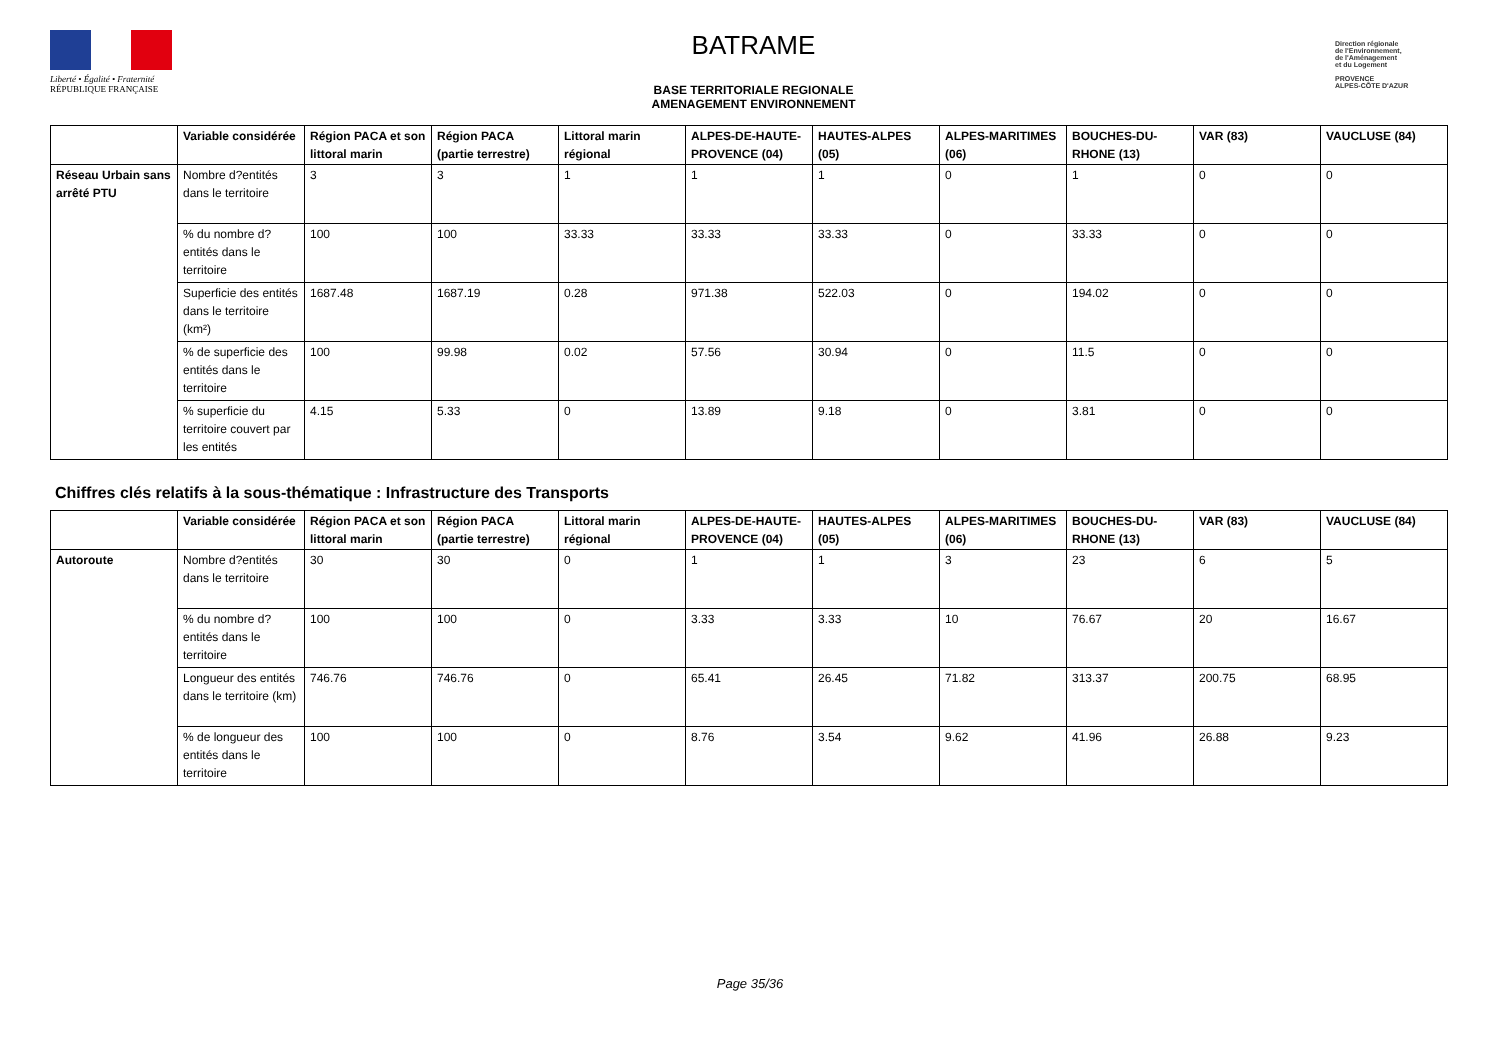Liberté • Égalité • Fraternité
RÉPUBLIQUE FRANÇAISE
BATRAME
BASE TERRITORIALE REGIONALE
AMENAGEMENT ENVIRONNEMENT
Direction régionale
de l'Environnement,
de l'Aménagement
et du Logement
PROVENCE
ALPES-CÔTE D'AZUR
| | Variable considérée | Région PACA et son littoral marin | Région PACA (partie terrestre) | Littoral marin régional | ALPES-DE-HAUTE-PROVENCE (04) | HAUTES-ALPES (05) | ALPES-MARITIMES (06) | BOUCHES-DU-RHONE (13) | VAR (83) | VAUCLUSE (84) |
| --- | --- | --- | --- | --- | --- | --- | --- | --- | --- | --- |
| Réseau Urbain sans arrêté PTU | Nombre d?entités dans le territoire | 3 | 3 | 1 | 1 | 1 | 0 | 1 | 0 | 0 |
| | % du nombre d?entités dans le territoire | 100 | 100 | 33.33 | 33.33 | 33.33 | 0 | 33.33 | 0 | 0 |
| | Superficie des entités dans le territoire (km²) | 1687.48 | 1687.19 | 0.28 | 971.38 | 522.03 | 0 | 194.02 | 0 | 0 |
| | % de superficie des entités dans le territoire | 100 | 99.98 | 0.02 | 57.56 | 30.94 | 0 | 11.5 | 0 | 0 |
| | % superficie du territoire couvert par les entités | 4.15 | 5.33 | 0 | 13.89 | 9.18 | 0 | 3.81 | 0 | 0 |
Chiffres clés relatifs à la sous-thématique : Infrastructure des Transports
| | Variable considérée | Région PACA et son littoral marin | Région PACA (partie terrestre) | Littoral marin régional | ALPES-DE-HAUTE-PROVENCE (04) | HAUTES-ALPES (05) | ALPES-MARITIMES (06) | BOUCHES-DU-RHONE (13) | VAR (83) | VAUCLUSE (84) |
| --- | --- | --- | --- | --- | --- | --- | --- | --- | --- | --- |
| Autoroute | Nombre d?entités dans le territoire | 30 | 30 | 0 | 1 | 1 | 3 | 23 | 6 | 5 |
| | % du nombre d?entités dans le territoire | 100 | 100 | 0 | 3.33 | 3.33 | 10 | 76.67 | 20 | 16.67 |
| | Longueur des entités dans le territoire (km) | 746.76 | 746.76 | 0 | 65.41 | 26.45 | 71.82 | 313.37 | 200.75 | 68.95 |
| | % de longueur des entités dans le territoire | 100 | 100 | 0 | 8.76 | 3.54 | 9.62 | 41.96 | 26.88 | 9.23 |
Page 35/36